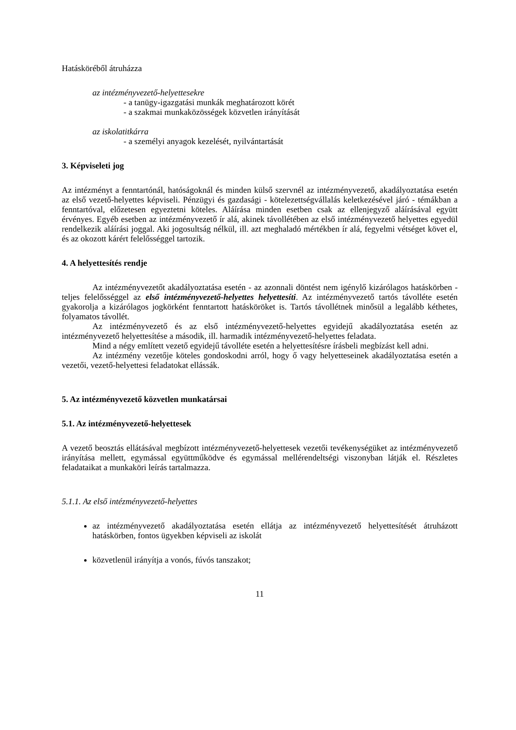Hatásköréből átruházza
az intézményvezető-helyettesekre
- a tanügy-igazgatási munkák meghatározott körét
- a szakmai munkaközösségek közvetlen irányítását
az iskolatitkárra
- a személyi anyagok kezelését, nyilvántartását
3. Képviseleti jog
Az intézményt a fenntartónál, hatóságoknál és minden külső szervnél az intézményvezető, akadályoztatása esetén az első vezető-helyettes képviseli. Pénzügyi és gazdasági - kötelezettségvállalás keletkezésével járó - témákban a fenntartóval, előzetesen egyeztetni köteles. Aláírása minden esetben csak az ellenjegyző aláírásával együtt érvényes. Egyéb esetben az intézményvezető ír alá, akinek távollétében az első intézményvezető helyettes egyedül rendelkezik aláírási joggal. Aki jogosultság nélkül, ill. azt meghaladó mértékben ír alá, fegyelmi vétséget követ el, és az okozott kárért felelősséggel tartozik.
4. A helyettesítés rendje
Az intézményvezetőt akadályoztatása esetén - az azonnali döntést nem igénylő kizárólagos hatáskörben - teljes felelősséggel az első intézményvezető-helyettes helyettesíti. Az intézményvezető tartós távolléte esetén gyakorolja a kizárólagos jogkörként fenntartott hatásköröket is. Tartós távollétnek minősül a legalább kéthetes, folyamatos távollét.
Az intézményvezető és az első intézményvezető-helyettes egyidejű akadályoztatása esetén az intézményvezető helyettesítése a második, ill. harmadik intézményvezető-helyettes feladata.
Mind a négy említett vezető egyidejű távolléte esetén a helyettesítésre írásbeli megbízást kell adni.
Az intézmény vezetője köteles gondoskodni arról, hogy ő vagy helyetteseinek akadályoztatása esetén a vezetői, vezető-helyettesi feladatokat ellássák.
5. Az intézményvezető közvetlen munkatársai
5.1. Az intézményvezető-helyettesek
A vezető beosztás ellátásával megbízott intézményvezető-helyettesek vezetői tevékenységüket az intézményvezető irányítása mellett, egymással együttműködve és egymással mellérendeltségi viszonyban látják el. Részletes feladataikat a munkaköri leírás tartalmazza.
5.1.1. Az első intézményvezető-helyettes
az intézményvezető akadályoztatása esetén ellátja az intézményvezető helyettesítését átruházott hatáskörben, fontos ügyekben képviseli az iskolát
közvetlenül irányítja a vonós, fúvós tanszakot;
11